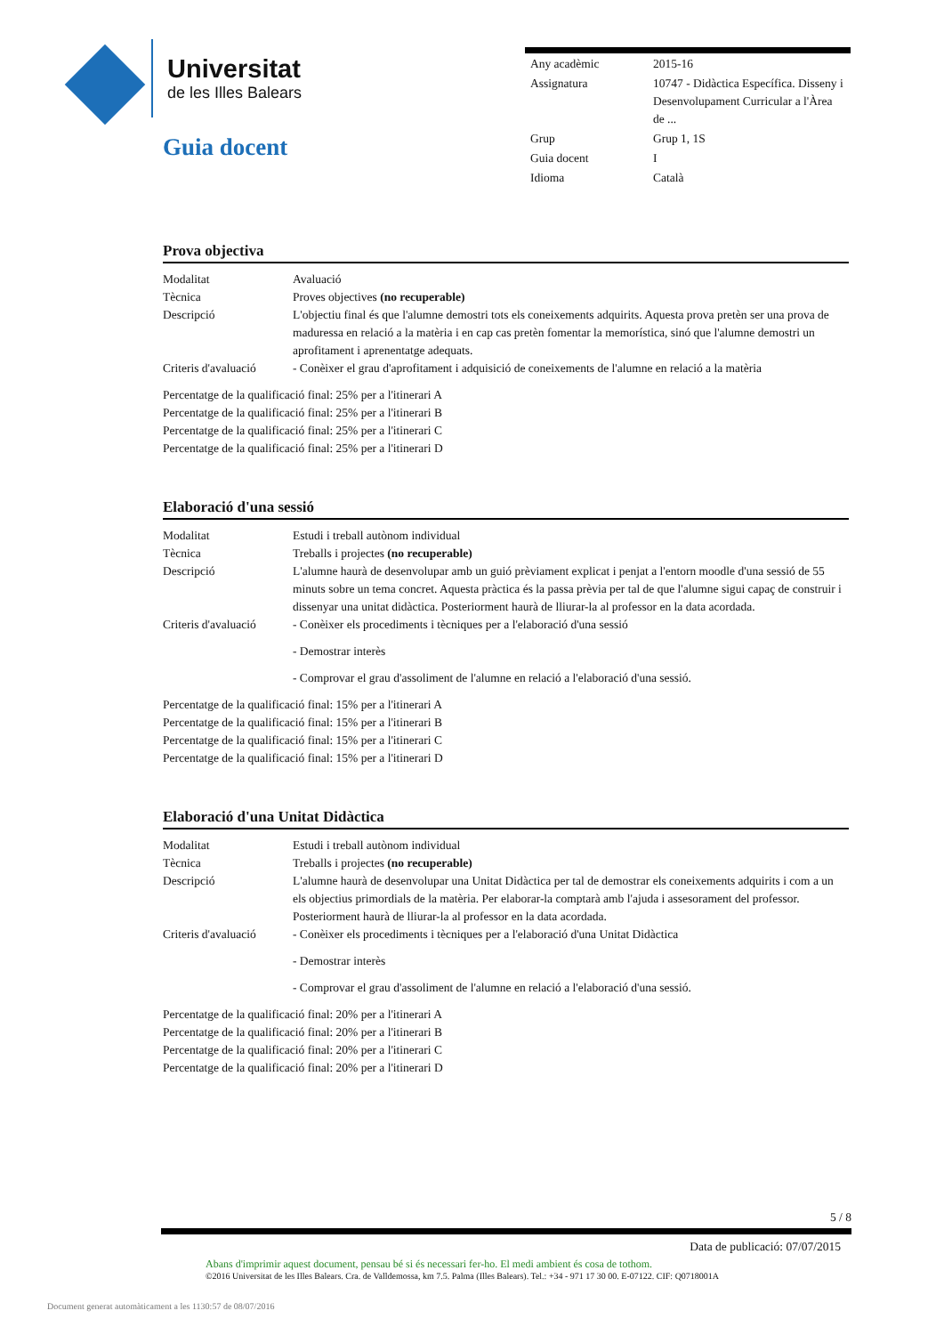Universitat
de les Illes Balears
Guia docent
| Any acadèmic | 2015-16 |
| Assignatura | 10747 - Didàctica Específica. Disseny i Desenvolupament Curricular a l'Àrea de ... |
| Grup | Grup 1, 1S |
| Guia docent | I |
| Idioma | Català |
Prova objectiva
| Modalitat | Avaluació |
| Tècnica | Proves objectives (no recuperable) |
| Descripció | L'objectiu final és que l'alumne demostri tots els coneixements adquirits. Aquesta prova pretèn ser una prova de maduressa en relació a la matèria i en cap cas pretèn fomentar la memorística, sinó que l'alumne demostri un aprofitament i aprenentatge adequats. |
| Criteris d'avaluació | - Conèixer el grau d'aprofitament i adquisició de coneixements de l'alumne en relació a la matèria |
Percentatge de la qualificació final: 25% per a l'itinerari A
Percentatge de la qualificació final: 25% per a l'itinerari B
Percentatge de la qualificació final: 25% per a l'itinerari C
Percentatge de la qualificació final: 25% per a l'itinerari D
Elaboració d'una sessió
| Modalitat | Estudi i treball autònom individual |
| Tècnica | Treballs i projectes (no recuperable) |
| Descripció | L'alumne haurà de desenvolupar amb un guió prèviament explicat i penjat a l'entorn moodle d'una sessió de 55 minuts sobre un tema concret. Aquesta pràctica és la passa prèvia per tal de que l'alumne sigui capaç de construir i dissenyar una unitat didàctica. Posteriorment haurà de lliurar-la al professor en la data acordada. |
| Criteris d'avaluació | - Conèixer els procediments i tècniques per a l'elaboració d'una sessió - Demostrar interès - Comprovar el grau d'assoliment de l'alumne en relació a l'elaboració d'una sessió. |
Percentatge de la qualificació final: 15% per a l'itinerari A
Percentatge de la qualificació final: 15% per a l'itinerari B
Percentatge de la qualificació final: 15% per a l'itinerari C
Percentatge de la qualificació final: 15% per a l'itinerari D
Elaboració d'una Unitat Didàctica
| Modalitat | Estudi i treball autònom individual |
| Tècnica | Treballs i projectes (no recuperable) |
| Descripció | L'alumne haurà de desenvolupar una Unitat Didàctica per tal de demostrar els coneixements adquirits i com a un els objectius primordials de la matèria. Per elaborar-la comptarà amb l'ajuda i assesorament del professor. Posteriorment haurà de lliurar-la al professor en la data acordada. |
| Criteris d'avaluació | - Conèixer els procediments i tècniques per a l'elaboració d'una Unitat Didàctica - Demostrar interès - Comprovar el grau d'assoliment de l'alumne en relació a l'elaboració d'una sessió. |
Percentatge de la qualificació final: 20% per a l'itinerari A
Percentatge de la qualificació final: 20% per a l'itinerari B
Percentatge de la qualificació final: 20% per a l'itinerari C
Percentatge de la qualificació final: 20% per a l'itinerari D
5 / 8
Data de publicació: 07/07/2015
Abans d'imprimir aquest document, pensau bé si és necessari fer-ho. El medi ambient és cosa de tothom.
©2016 Universitat de les Illes Balears. Cra. de Valldemossa, km 7.5. Palma (Illes Balears). Tel.: +34 - 971 17 30 00. E-07122. CIF: Q0718001A
Document generat automàticament a les 1130:57 de 08/07/2016